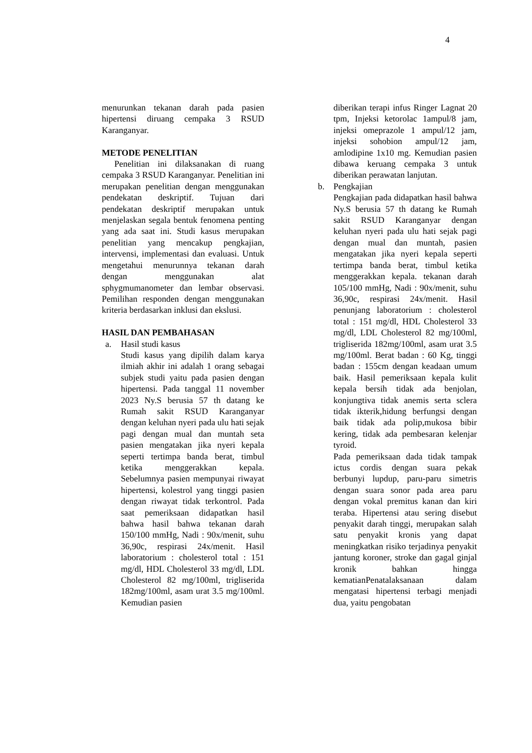4
menurunkan tekanan darah pada pasien hipertensi diruang cempaka 3 RSUD Karanganyar.
METODE PENELITIAN
Penelitian ini dilaksanakan di ruang cempaka 3 RSUD Karanganyar. Penelitian ini merupakan penelitian dengan menggunakan pendekatan deskriptif. Tujuan dari pendekatan deskriptif merupakan untuk menjelaskan segala bentuk fenomena penting yang ada saat ini. Studi kasus merupakan penelitian yang mencakup pengkajian, intervensi, implementasi dan evaluasi. Untuk mengetahui menurunnya tekanan darah dengan menggunakan alat sphygmumanometer dan lembar observasi. Pemilihan responden dengan menggunakan kriteria berdasarkan inklusi dan ekslusi.
HASIL DAN PEMBAHASAN
a. Hasil studi kasus
Studi kasus yang dipilih dalam karya ilmiah akhir ini adalah 1 orang sebagai subjek studi yaitu pada pasien dengan hipertensi. Pada tanggal 11 november 2023 Ny.S berusia 57 th datang ke Rumah sakit RSUD Karanganyar dengan keluhan nyeri pada ulu hati sejak pagi dengan mual dan muntah seta pasien mengatakan jika nyeri kepala seperti tertimpa banda berat, timbul ketika menggerakkan kepala. Sebelumnya pasien mempunyai riwayat hipertensi, kolestrol yang tinggi pasien dengan riwayat tidak terkontrol. Pada saat pemeriksaan didapatkan hasil bahwa hasil bahwa tekanan darah 150/100 mmHg, Nadi : 90x/menit, suhu 36,90c, respirasi 24x/menit. Hasil laboratorium : cholesterol total : 151 mg/dl, HDL Cholesterol 33 mg/dl, LDL Cholesterol 82 mg/100ml, trigliserida 182mg/100ml, asam urat 3.5 mg/100ml. Kemudian pasien
diberikan terapi infus Ringer Lagnat 20 tpm, Injeksi ketorolac 1ampul/8 jam, injeksi omeprazole 1 ampul/12 jam, injeksi sohobion ampul/12 jam, amlodipine 1x10 mg. Kemudian pasien dibawa keruang cempaka 3 untuk diberikan perawatan lanjutan.
b. Pengkajian
Pengkajian pada didapatkan hasil bahwa Ny.S berusia 57 th datang ke Rumah sakit RSUD Karanganyar dengan keluhan nyeri pada ulu hati sejak pagi dengan mual dan muntah, pasien mengatakan jika nyeri kepala seperti tertimpa banda berat, timbul ketika menggerakkan kepala. tekanan darah 105/100 mmHg, Nadi : 90x/menit, suhu 36,90c, respirasi 24x/menit. Hasil penunjang laboratorium : cholesterol total : 151 mg/dl, HDL Cholesterol 33 mg/dl, LDL Cholesterol 82 mg/100ml, trigliserida 182mg/100ml, asam urat 3.5 mg/100ml. Berat badan : 60 Kg, tinggi badan : 155cm dengan keadaan umum baik. Hasil pemeriksaan kepala kulit kepala bersih tidak ada benjolan, konjungtiva tidak anemis serta sclera tidak ikterik,hidung berfungsi dengan baik tidak ada polip,mukosa bibir kering, tidak ada pembesaran kelenjar tyroid.
Pada pemeriksaan dada tidak tampak ictus cordis dengan suara pekak berbunyi lupdup, paru-paru simetris dengan suara sonor pada area paru dengan vokal premitus kanan dan kiri teraba. Hipertensi atau sering disebut penyakit darah tinggi, merupakan salah satu penyakit kronis yang dapat meningkatkan risiko terjadinya penyakit jantung koroner, stroke dan gagal ginjal kronik bahkan hingga kematianPenatalaksanaan dalam mengatasi hipertensi terbagi menjadi dua, yaitu pengobatan